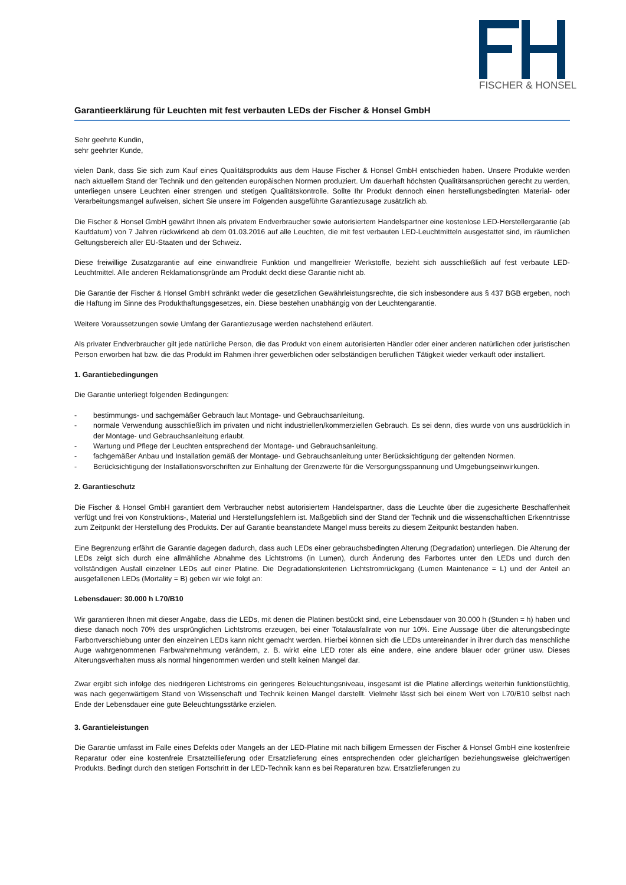FISCHER & HONSEL
Garantieerklärung für Leuchten mit fest verbauten LEDs der Fischer & Honsel GmbH
Sehr geehrte Kundin,
sehr geehrter Kunde,
vielen Dank, dass Sie sich zum Kauf eines Qualitätsprodukts aus dem Hause Fischer & Honsel GmbH entschieden haben. Unsere Produkte werden nach aktuellem Stand der Technik und den geltenden europäischen Normen produziert. Um dauerhaft höchsten Qualitätsansprüchen gerecht zu werden, unterliegen unsere Leuchten einer strengen und stetigen Qualitätskontrolle. Sollte Ihr Produkt dennoch einen herstellungsbedingten Material- oder Verarbeitungsmangel aufweisen, sichert Sie unsere im Folgenden ausgeführte Garantiezusage zusätzlich ab.
Die Fischer & Honsel GmbH gewährt Ihnen als privatem Endverbraucher sowie autorisiertem Handelspartner eine kostenlose LED-Herstellergarantie (ab Kaufdatum) von 7 Jahren rückwirkend ab dem 01.03.2016 auf alle Leuchten, die mit fest verbauten LED-Leuchtmitteln ausgestattet sind, im räumlichen Geltungsbereich aller EU-Staaten und der Schweiz.
Diese freiwillige Zusatzgarantie auf eine einwandfreie Funktion und mangelfreier Werkstoffe, bezieht sich ausschließlich auf fest verbaute LED-Leuchtmittel. Alle anderen Reklamationsgründe am Produkt deckt diese Garantie nicht ab.
Die Garantie der Fischer & Honsel GmbH schränkt weder die gesetzlichen Gewährleistungsrechte, die sich insbesondere aus § 437 BGB ergeben, noch die Haftung im Sinne des Produkthaftungsgesetzes, ein. Diese bestehen unabhängig von der Leuchtengarantie.
Weitere Voraussetzungen sowie Umfang der Garantiezusage werden nachstehend erläutert.
Als privater Endverbraucher gilt jede natürliche Person, die das Produkt von einem autorisierten Händler oder einer anderen natürlichen oder juristischen Person erworben hat bzw. die das Produkt im Rahmen ihrer gewerblichen oder selbständigen beruflichen Tätigkeit wieder verkauft oder installiert.
1. Garantiebedingungen
Die Garantie unterliegt folgenden Bedingungen:
- bestimmungs- und sachgemäßer Gebrauch laut Montage- und Gebrauchsanleitung.
- normale Verwendung ausschließlich im privaten und nicht industriellen/kommerziellen Gebrauch. Es sei denn, dies wurde von uns ausdrücklich in der Montage- und Gebrauchsanleitung erlaubt.
- Wartung und Pflege der Leuchten entsprechend der Montage- und Gebrauchsanleitung.
- fachgemäßer Anbau und Installation gemäß der Montage- und Gebrauchsanleitung unter Berücksichtigung der geltenden Normen.
- Berücksichtigung der Installationsvorschriften zur Einhaltung der Grenzwerte für die Versorgungsspannung und Umgebungseinwirkungen.
2. Garantieschutz
Die Fischer & Honsel GmbH garantiert dem Verbraucher nebst autorisiertem Handelspartner, dass die Leuchte über die zugesicherte Beschaffenheit verfügt und frei von Konstruktions-, Material und Herstellungsfehlern ist. Maßgeblich sind der Stand der Technik und die wissenschaftlichen Erkenntnisse zum Zeitpunkt der Herstellung des Produkts. Der auf Garantie beanstandete Mangel muss bereits zu diesem Zeitpunkt bestanden haben.
Eine Begrenzung erfährt die Garantie dagegen dadurch, dass auch LEDs einer gebrauchsbedingten Alterung (Degradation) unterliegen. Die Alterung der LEDs zeigt sich durch eine allmähliche Abnahme des Lichtstroms (in Lumen), durch Änderung des Farbortes unter den LEDs und durch den vollständigen Ausfall einzelner LEDs auf einer Platine. Die Degradationskriterien Lichtstromrückgang (Lumen Maintenance = L) und der Anteil an ausgefallenen LEDs (Mortality = B) geben wir wie folgt an:
Lebensdauer: 30.000 h L70/B10
Wir garantieren Ihnen mit dieser Angabe, dass die LEDs, mit denen die Platinen bestückt sind, eine Lebensdauer von 30.000 h (Stunden = h) haben und diese danach noch 70% des ursprünglichen Lichtstroms erzeugen, bei einer Totalausfallrate von nur 10%. Eine Aussage über die alterungsbedingte Farbortverschiebung unter den einzelnen LEDs kann nicht gemacht werden. Hierbei können sich die LEDs untereinander in ihrer durch das menschliche Auge wahrgenommenen Farbwahrnehmung verändern, z. B. wirkt eine LED roter als eine andere, eine andere blauer oder grüner usw. Dieses Alterungsverhalten muss als normal hingenommen werden und stellt keinen Mangel dar.
Zwar ergibt sich infolge des niedrigeren Lichtstroms ein geringeres Beleuchtungsniveau, insgesamt ist die Platine allerdings weiterhin funktionstüchtig, was nach gegenwärtigem Stand von Wissenschaft und Technik keinen Mangel darstellt. Vielmehr lässt sich bei einem Wert von L70/B10 selbst nach Ende der Lebensdauer eine gute Beleuchtungsstärke erzielen.
3. Garantieleistungen
Die Garantie umfasst im Falle eines Defekts oder Mangels an der LED-Platine mit nach billigem Ermessen der Fischer & Honsel GmbH eine kostenfreie Reparatur oder eine kostenfreie Ersatzteillieferung oder Ersatzlieferung eines entsprechenden oder gleichartigen beziehungsweise gleichwertigen Produkts. Bedingt durch den stetigen Fortschritt in der LED-Technik kann es bei Reparaturen bzw. Ersatzlieferungen zu